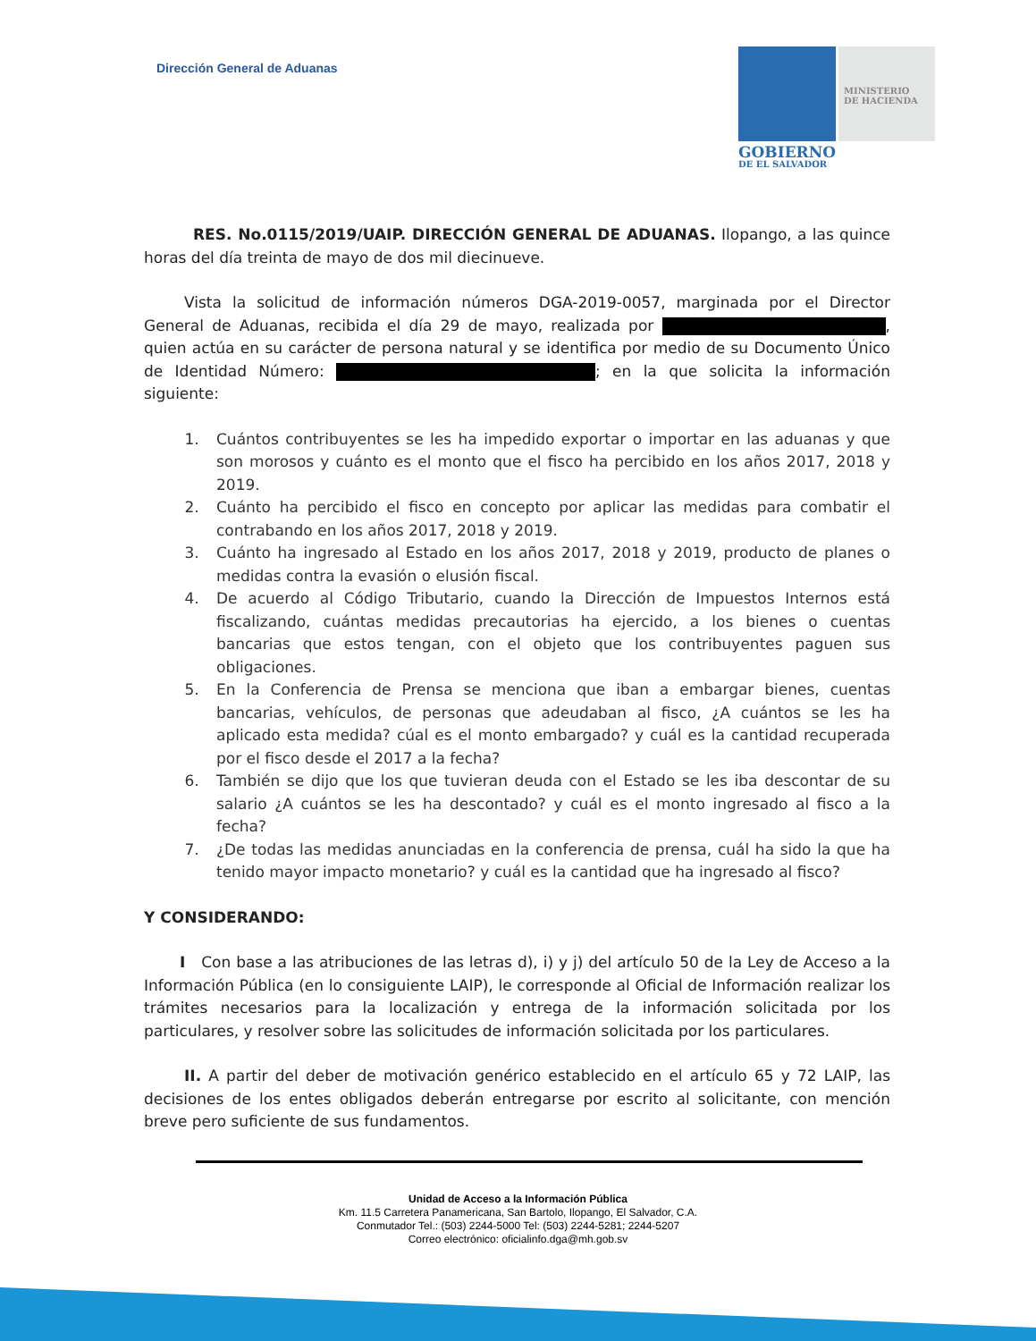Dirección General de Aduanas
MINISTERIO
DE HACIENDA
GOBIERNO
DE EL SALVADOR
RES. No.0115/2019/UAIP. DIRECCIÓN GENERAL DE ADUANAS. Ilopango, a las quince horas del día treinta de mayo de dos mil diecinueve.
Vista la solicitud de información números DGA-2019-0057, marginada por el Director General de Aduanas, recibida el día 29 de mayo, realizada por , quien actúa en su carácter de persona natural y se identifica por medio de su Documento Único de Identidad Número: ; en la que solicita la información siguiente:
1. Cuántos contribuyentes se les ha impedido exportar o importar en las aduanas y que son morosos y cuánto es el monto que el fisco ha percibido en los años 2017, 2018 y 2019.
2. Cuánto ha percibido el fisco en concepto por aplicar las medidas para combatir el contrabando en los años 2017, 2018 y 2019.
3. Cuánto ha ingresado al Estado en los años 2017, 2018 y 2019, producto de planes o medidas contra la evasión o elusión fiscal.
4. De acuerdo al Código Tributario, cuando la Dirección de Impuestos Internos está fiscalizando, cuántas medidas precautorias ha ejercido, a los bienes o cuentas bancarias que estos tengan, con el objeto que los contribuyentes paguen sus obligaciones.
5. En la Conferencia de Prensa se menciona que iban a embargar bienes, cuentas bancarias, vehículos, de personas que adeudaban al fisco, ¿A cuántos se les ha aplicado esta medida? cúal es el monto embargado? y cuál es la cantidad recuperada por el fisco desde el 2017 a la fecha?
6. También se dijo que los que tuvieran deuda con el Estado se les iba descontar de su salario ¿A cuántos se les ha descontado? y cuál es el monto ingresado al fisco a la fecha?
7. ¿De todas las medidas anunciadas en la conferencia de prensa, cuál ha sido la que ha tenido mayor impacto monetario? y cuál es la cantidad que ha ingresado al fisco?
Y CONSIDERANDO:
I Con base a las atribuciones de las letras d), i) y j) del artículo 50 de la Ley de Acceso a la Información Pública (en lo consiguiente LAIP), le corresponde al Oficial de Información realizar los trámites necesarios para la localización y entrega de la información solicitada por los particulares, y resolver sobre las solicitudes de información solicitada por los particulares.
II. A partir del deber de motivación genérico establecido en el artículo 65 y 72 LAIP, las decisiones de los entes obligados deberán entregarse por escrito al solicitante, con mención breve pero suficiente de sus fundamentos.
Unidad de Acceso a la Información Pública
Km. 11.5 Carretera Panamericana, San Bartolo, Ilopango, El Salvador, C.A.
Conmutador Tel.: (503) 2244-5000 Tel: (503) 2244-5281; 2244-5207
Correo electrónico: oficialinfo.dga@mh.gob.sv